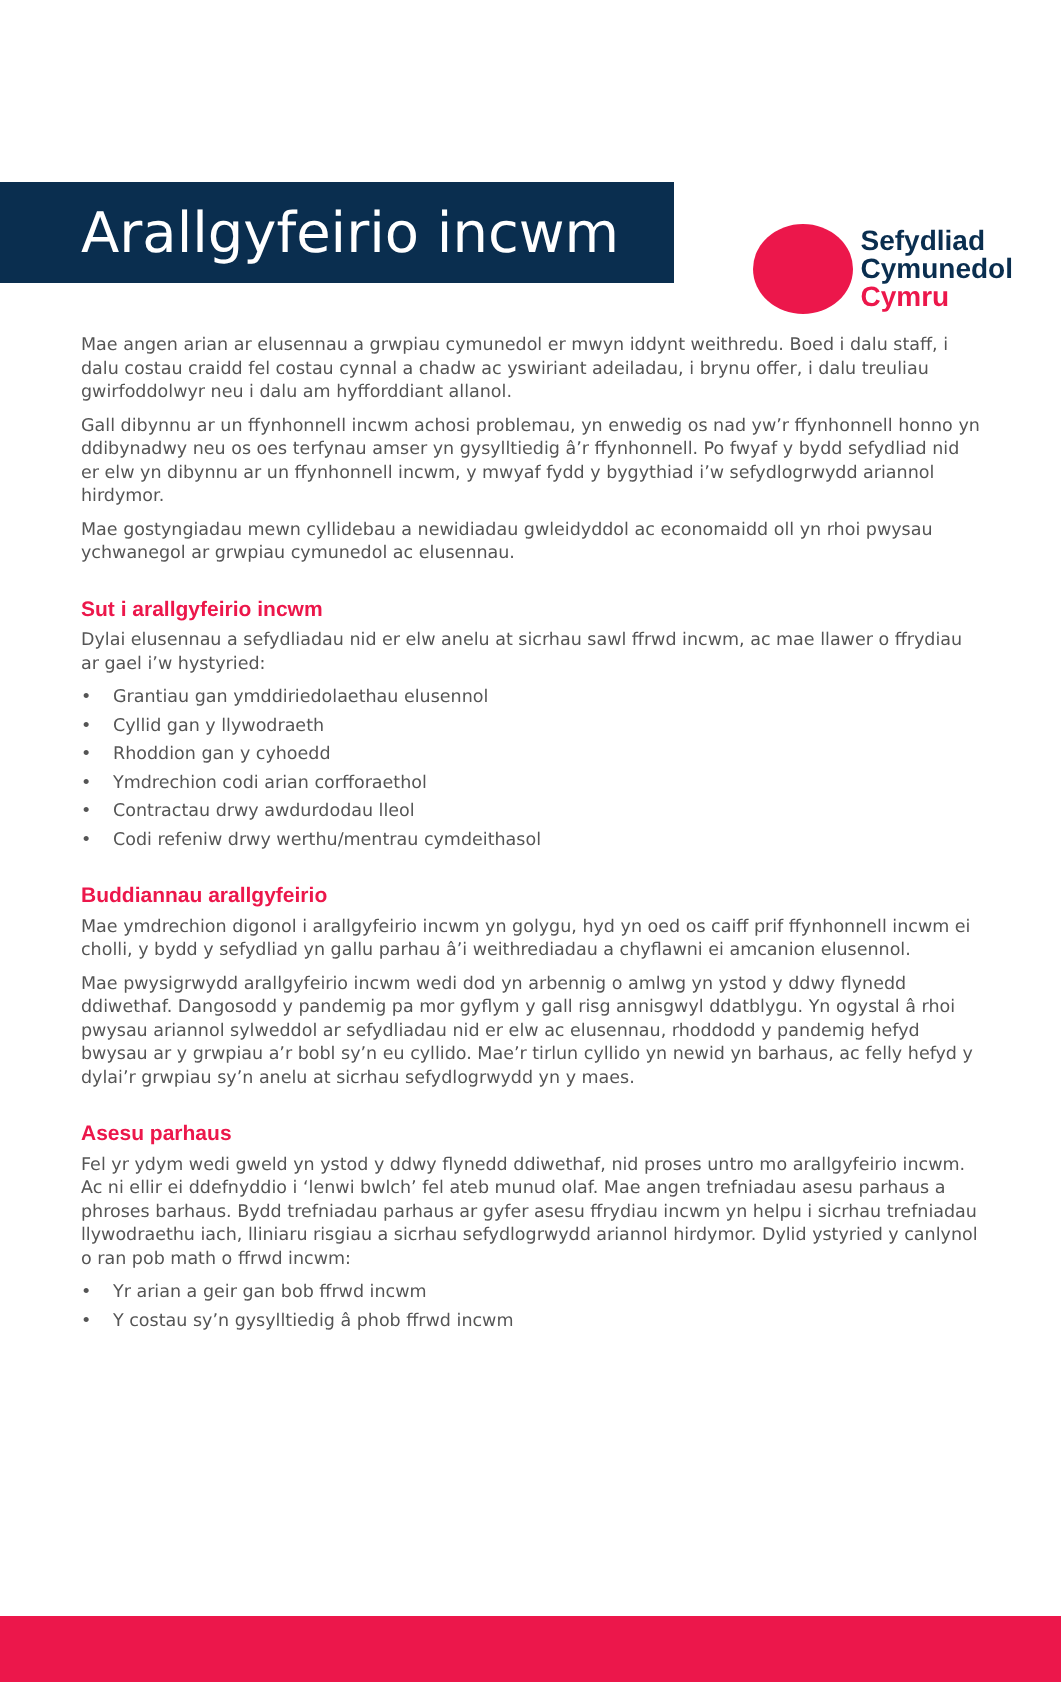Sefydliad
Cymunedol
Cymru
Arallgyfeirio incwm
Mae angen arian ar elusennau a grwpiau cymunedol er mwyn iddynt weithredu. Boed i dalu staff, i dalu costau craidd fel costau cynnal a chadw ac yswiriant adeiladau, i brynu offer, i dalu treuliau gwirfoddolwyr neu i dalu am hyfforddiant allanol.
Gall dibynnu ar un ffynhonnell incwm achosi problemau, yn enwedig os nad yw’r ffynhonnell honno yn ddibynadwy neu os oes terfynau amser yn gysylltiedig â’r ffynhonnell. Po fwyaf y bydd sefydliad nid er elw yn dibynnu ar un ffynhonnell incwm, y mwyaf fydd y bygythiad i’w sefydlogrwydd ariannol hirdymor.
Mae gostyngiadau mewn cyllidebau a newidiadau gwleidyddol ac economaidd oll yn rhoi pwysau ychwanegol ar grwpiau cymunedol ac elusennau.
Sut i arallgyfeirio incwm
Dylai elusennau a sefydliadau nid er elw anelu at sicrhau sawl ffrwd incwm, ac mae llawer o ffrydiau ar gael i’w hystyried:
• Grantiau gan ymddiriedolaethau elusennol
• Cyllid gan y llywodraeth
• Rhoddion gan y cyhoedd
• Ymdrechion codi arian corfforaethol
• Contractau drwy awdurdodau lleol
• Codi refeniw drwy werthu/mentrau cymdeithasol
Buddiannau arallgyfeirio
Mae ymdrechion digonol i arallgyfeirio incwm yn golygu, hyd yn oed os caiff prif ffynhonnell incwm ei cholli, y bydd y sefydliad yn gallu parhau â’i weithrediadau a chyflawni ei amcanion elusennol.
Mae pwysigrwydd arallgyfeirio incwm wedi dod yn arbennig o amlwg yn ystod y ddwy flynedd ddiwethaf. Dangosodd y pandemig pa mor gyflym y gall risg annisgwyl ddatblygu. Yn ogystal â rhoi pwysau ariannol sylweddol ar sefydliadau nid er elw ac elusennau, rhoddodd y pandemig hefyd bwysau ar y grwpiau a’r bobl sy’n eu cyllido. Mae’r tirlun cyllido yn newid yn barhaus, ac felly hefyd y dylai’r grwpiau sy’n anelu at sicrhau sefydlogrwydd yn y maes.
Asesu parhaus
Fel yr ydym wedi gweld yn ystod y ddwy flynedd ddiwethaf, nid proses untro mo arallgyfeirio incwm. Ac ni ellir ei ddefnyddio i ‘lenwi bwlch’ fel ateb munud olaf. Mae angen trefniadau asesu parhaus a phroses barhaus. Bydd trefniadau parhaus ar gyfer asesu ffrydiau incwm yn helpu i sicrhau trefniadau llywodraethu iach, lliniaru risgiau a sicrhau sefydlogrwydd ariannol hirdymor. Dylid ystyried y canlynol o ran pob math o ffrwd incwm:
• Yr arian a geir gan bob ffrwd incwm
• Y costau sy’n gysylltiedig â phob ffrwd incwm